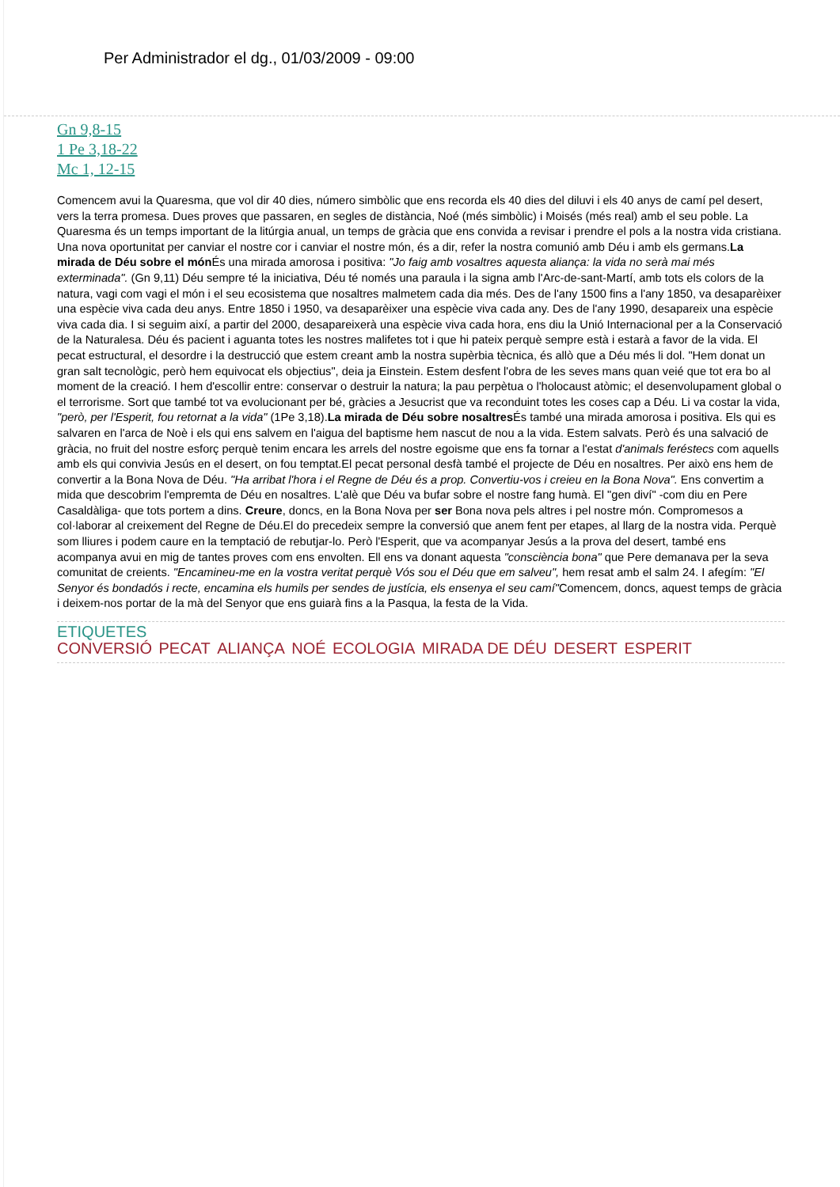Per Administrador el dg., 01/03/2009 - 09:00
Gn 9,8-15
1 Pe 3,18-22
Mc 1, 12-15
Comencem avui la Quaresma, que vol dir 40 dies, número simbòlic que ens recorda els 40 dies del diluvi i els 40 anys de camí pel desert, vers la terra promesa. Dues proves que passaren, en segles de distància, Noé (més simbòlic) i Moisés (més real) amb el seu poble. La Quaresma és un temps important de la litúrgia anual, un temps de gràcia que ens convida a revisar i prendre el pols a la nostra vida cristiana. Una nova oportunitat per canviar el nostre cor i canviar el nostre món, és a dir, refer la nostra comunió amb Déu i amb els germans.La mirada de Déu sobre el món És una mirada amorosa i positiva: "Jo faig amb vosaltres aquesta aliança: la vida no serà mai més exterminada". (Gn 9,11) Déu sempre té la iniciativa, Déu té només una paraula i la signa amb l'Arc-de-sant-Martí, amb tots els colors de la natura, vagi com vagi el món i el seu ecosistema que nosaltres malmetem cada dia més. Des de l'any 1500 fins a l'any 1850, va desaparèixer una espècie viva cada deu anys. Entre 1850 i 1950, va desaparèixer una espècie viva cada any. Des de l'any 1990, desapareix una espècie viva cada dia. I si seguim així, a partir del 2000, desapareixerà una espècie viva cada hora, ens diu la Unió Internacional per a la Conservació de la Naturalesa. Déu és pacient i aguanta totes les nostres malifetes tot i que hi pateix perquè sempre està i estarà a favor de la vida. El pecat estructural, el desordre i la destrucció que estem creant amb la nostra supèrbia tècnica, és allò que a Déu més li dol. "Hem donat un gran salt tecnològic, però hem equivocat els objectius", deia ja Einstein. Estem desfent l'obra de les seves mans quan veié que tot era bo al moment de la creació. I hem d'escollir entre: conservar o destruir la natura; la pau perpètua o l'holocaust atòmic; el desenvolupament global o el terrorisme. Sort que també tot va evolucionant per bé, gràcies a Jesucrist que va reconduint totes les coses cap a Déu. Li va costar la vida, "però, per l'Esperit, fou retornat a la vida" (1Pe 3,18).La mirada de Déu sobre nosaltres És també una mirada amorosa i positiva. Els qui es salvaren en l'arca de Noè i els qui ens salvem en l'aigua del baptisme hem nascut de nou a la vida. Estem salvats. Però és una salvació de gràcia, no fruit del nostre esforç perquè tenim encara les arrels del nostre egoisme que ens fa tornar a l'estat d'animals feréstecs com aquells amb els qui convivia Jesús en el desert, on fou temptat.El pecat personal desfà també el projecte de Déu en nosaltres. Per això ens hem de convertir a la Bona Nova de Déu. "Ha arribat l'hora i el Regne de Déu és a prop. Convertiu-vos i creieu en la Bona Nova". Ens convertim a mida que descobrim l'empremta de Déu en nosaltres. L'alè que Déu va bufar sobre el nostre fang humà. El "gen diví" -com diu en Pere Casaldàliga- que tots portem a dins. Creure, doncs, en la Bona Nova per ser Bona nova pels altres i pel nostre món. Compromesos a col·laborar al creixement del Regne de Déu.El do precedeix sempre la conversió que anem fent per etapes, al llarg de la nostra vida. Perquè som lliures i podem caure en la temptació de rebutjar-lo. Però l'Esperit, que va acompanyar Jesús a la prova del desert, també ens acompanya avui en mig de tantes proves com ens envolten. Ell ens va donant aquesta "consciència bona" que Pere demanava per la seva comunitat de creients. "Encamineu-me en la vostra veritat perquè Vós sou el Déu que em salveu", hem resat amb el salm 24. I afegím: "El Senyor és bondadós i recte, encamina els humils per sendes de justícia, els ensenya el seu camí"Comencem, doncs, aquest temps de gràcia i deixem-nos portar de la mà del Senyor que ens guiarà fins a la Pasqua, la festa de la Vida.
ETIQUETES
CONVERSIÓ PECAT ALIANÇA NOÉ ECOLOGIA MIRADA DE DÉU DESERT ESPERIT